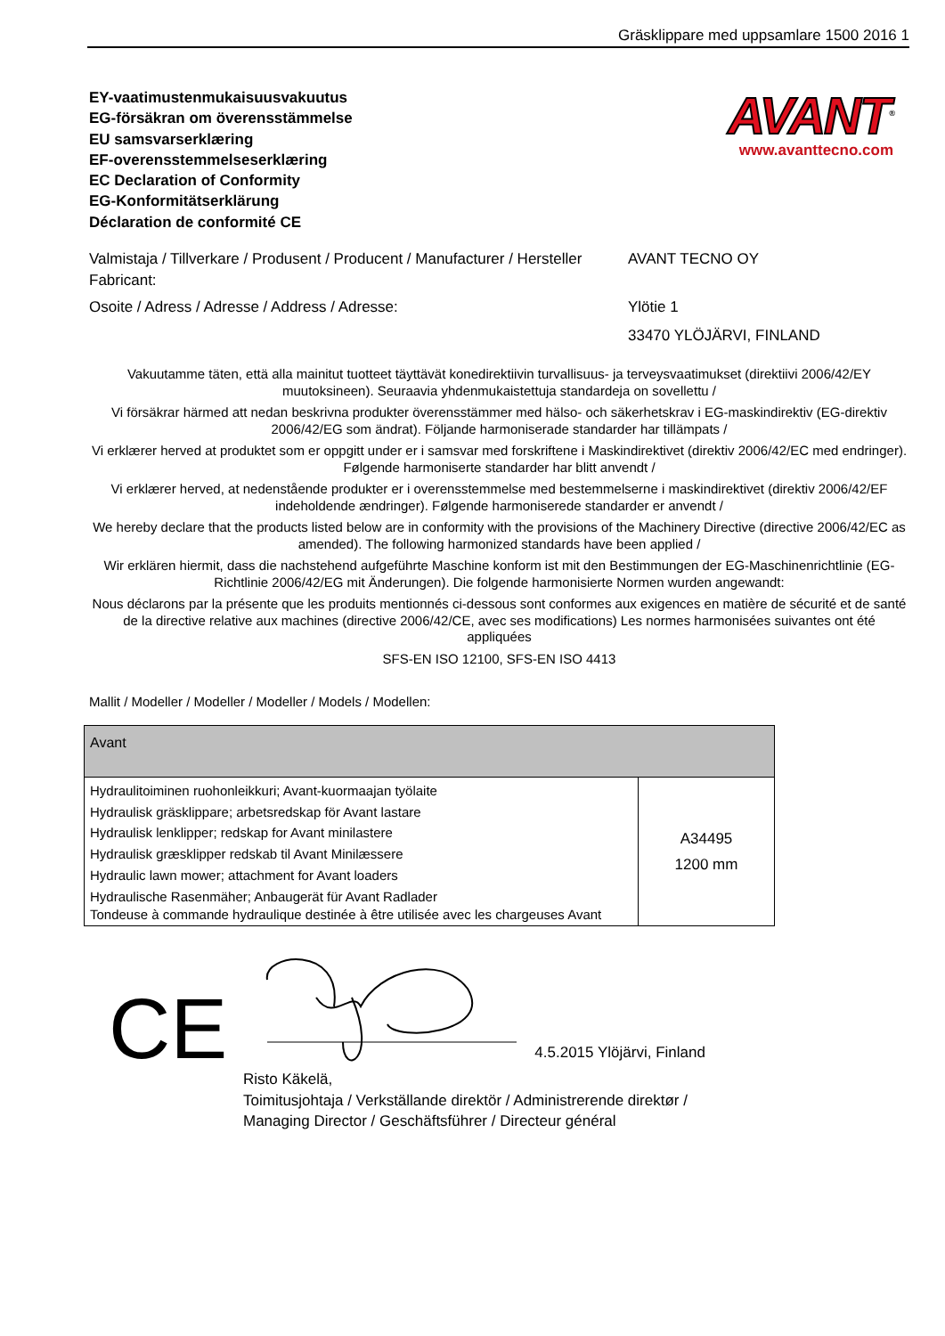Gräsklippare med uppsamlare 1500 2016 1
EY-vaatimustenmukaisuusvakuutus
EG-försäkran om överensstämmelse
EU samsvarserklæring
EF-overensstemmelseserklæring
EC Declaration of Conformity
EG-Konformitätserklärung
Déclaration de conformité CE
AVANT<sup>®</sup>
www.avanttecno.com
Valmistaja / Tillverkare / Produsent / Producent / Manufacturer / Hersteller Fabricant:
AVANT TECNO OY
Osoite / Adress / Adresse / Address / Adresse: Ylötie 1
33470 YLÖJÄRVI, FINLAND
Vakuutamme täten, että alla mainitut tuotteet täyttävät konedirektiivin turvallisuus- ja terveysvaatimukset (direktiivi 2006/42/EY muutoksineen). Seuraavia yhdenmukaistettuja standardeja on sovellettu /
Vi försäkrar härmed att nedan beskrivna produkter överensstämmer med hälso- och säkerhetskrav i EG-maskindirektiv (EG-direktiv 2006/42/EG som ändrat). Följande harmoniserade standarder har tillämpats /
Vi erklærer herved at produktet som er oppgitt under er i samsvar med forskriftene i Maskindirektivet (direktiv 2006/42/EC med endringer). Følgende harmoniserte standarder har blitt anvendt /
Vi erklærer herved, at nedenstående produkter er i overensstemmelse med bestemmelserne i maskindirektivet (direktiv 2006/42/EF indeholdende ændringer). Følgende harmoniserede standarder er anvendt /
We hereby declare that the products listed below are in conformity with the provisions of the Machinery Directive (directive 2006/42/EC as amended). The following harmonized standards have been applied /
Wir erklären hiermit, dass die nachstehend aufgeführte Maschine konform ist mit den Bestimmungen der EG-Maschinenrichtlinie (EG-Richtlinie 2006/42/EG mit Änderungen). Die folgende harmonisierte Normen wurden angewandt:
Nous déclarons par la présente que les produits mentionnés ci-dessous sont conformes aux exigences en matière de sécurité et de santé de la directive relative aux machines (directive 2006/42/CE, avec ses modifications) Les normes harmonisées suivantes ont été appliquées
SFS-EN ISO 12100, SFS-EN ISO 4413
Mallit / Modeller / Modeller / Modeller / Models / Modellen:
| Avant | |
| Hydraulitoiminen ruohonleikkuri; Avant-kuormaajan työlaite Hydraulisk gräsklippare; arbetsredskap för Avant lastare Hydraulisk lenklipper; redskap for Avant minilastere Hydraulisk græsklipper redskab til Avant Minilæssere Hydraulic lawn mower; attachment for Avant loaders Hydraulische Rasenmäher; Anbaugerät für Avant Radlader Tondeuse à commande hydraulique destinée à être utilisée avec les chargeuses Avant | A34495 1200 mm |
CE
4.5.2015 Ylöjärvi, Finland
Risto Käkelä,
Toimitusjohtaja / Verkställande direktör / Administrerende direktør /
Managing Director / Geschäftsführer / Directeur général